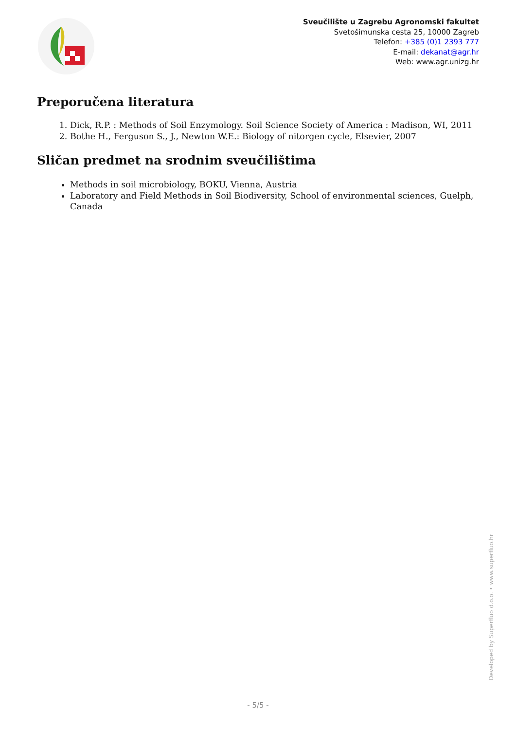Sveučilište u Zagrebu Agronomski fakultet
Svetošimunska cesta 25, 10000 Zagreb
Telefon: +385 (0)1 2393 777
E-mail: dekanat@agr.hr
Web: www.agr.unizg.hr
Preporučena literatura
1. Dick, R.P. : Methods of Soil Enzymology. Soil Science Society of America : Madison, WI, 2011
2. Bothe H., Ferguson S., J., Newton W.E.: Biology of nitorgen cycle, Elsevier, 2007
Sličan predmet na srodnim sveučilištima
Methods in soil microbiology, BOKU, Vienna, Austria
Laboratory and Field Methods in Soil Biodiversity, School of environmental sciences, Guelph, Canada
Developed by Superfluo d.o.o. • www.superfluo.hr
- 5/5 -